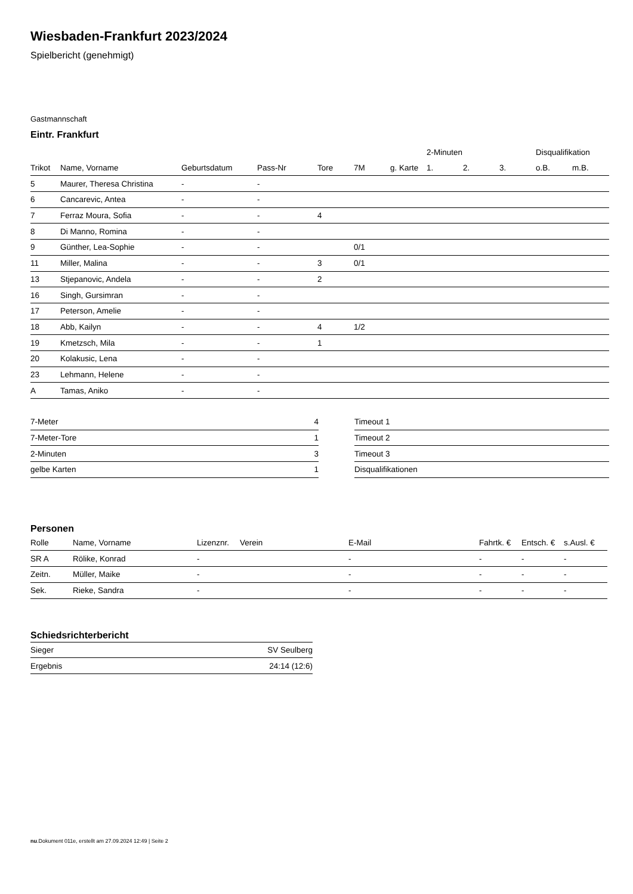Wiesbaden-Frankfurt 2023/2024
Spielbericht (genehmigt)
Gastmannschaft
Eintr. Frankfurt
| | | | | | | | 2-Minuten | | | Disqualifikation | |
| --- | --- | --- | --- | --- | --- | --- | --- | --- | --- | --- | --- |
| Trikot | Name, Vorname | Geburtsdatum | Pass-Nr | Tore | 7M | g. Karte | 1. | 2. | 3. | o.B. | m.B. |
| 5 | Maurer, Theresa Christina | - | - | | | | | | | | |
| 6 | Cancarevic, Antea | - | - | | | | | | | | |
| 7 | Ferraz Moura, Sofia | - | - | 4 | | | | | | | |
| 8 | Di Manno, Romina | - | - | | | | | | | | |
| 9 | Günther, Lea-Sophie | - | - | | 0/1 | | | | | | |
| 11 | Miller, Malina | - | - | 3 | 0/1 | | | | | | |
| 13 | Stjepanovic, Andela | - | - | 2 | | | | | | | |
| 16 | Singh, Gursimran | - | - | | | | | | | | |
| 17 | Peterson, Amelie | - | - | | | | | | | | |
| 18 | Abb, Kailyn | - | - | 4 | 1/2 | | | | | | |
| 19 | Kmetzsch, Mila | - | - | 1 | | | | | | | |
| 20 | Kolakusic, Lena | - | - | | | | | | | | |
| 23 | Lehmann, Helene | - | - | | | | | | | | |
| A | Tamas, Aniko | - | - | | | | | | | | |
| 7-Meter | 4 |
| 7-Meter-Tore | 1 |
| 2-Minuten | 3 |
| gelbe Karten | 1 |
| Timeout 1 |
| Timeout 2 |
| Timeout 3 |
| Disqualifikationen |
Personen
| Rolle | Name, Vorname | Lizenznr. | Verein | E-Mail | Fahrtk. € | Entsch. € | s.Ausl. € |
| --- | --- | --- | --- | --- | --- | --- | --- |
| SR A | Rölike, Konrad | - | | - | - | - | - |
| Zeitn. | Müller, Maike | - | | - | - | - | - |
| Sek. | Rieke, Sandra | - | | - | - | - | - |
Schiedsrichterbericht
| Sieger | SV Seulberg |
| Ergebnis | 24:14 (12:6) |
nu.Dokument 011e, erstellt am 27.09.2024 12:49 | Seite 2